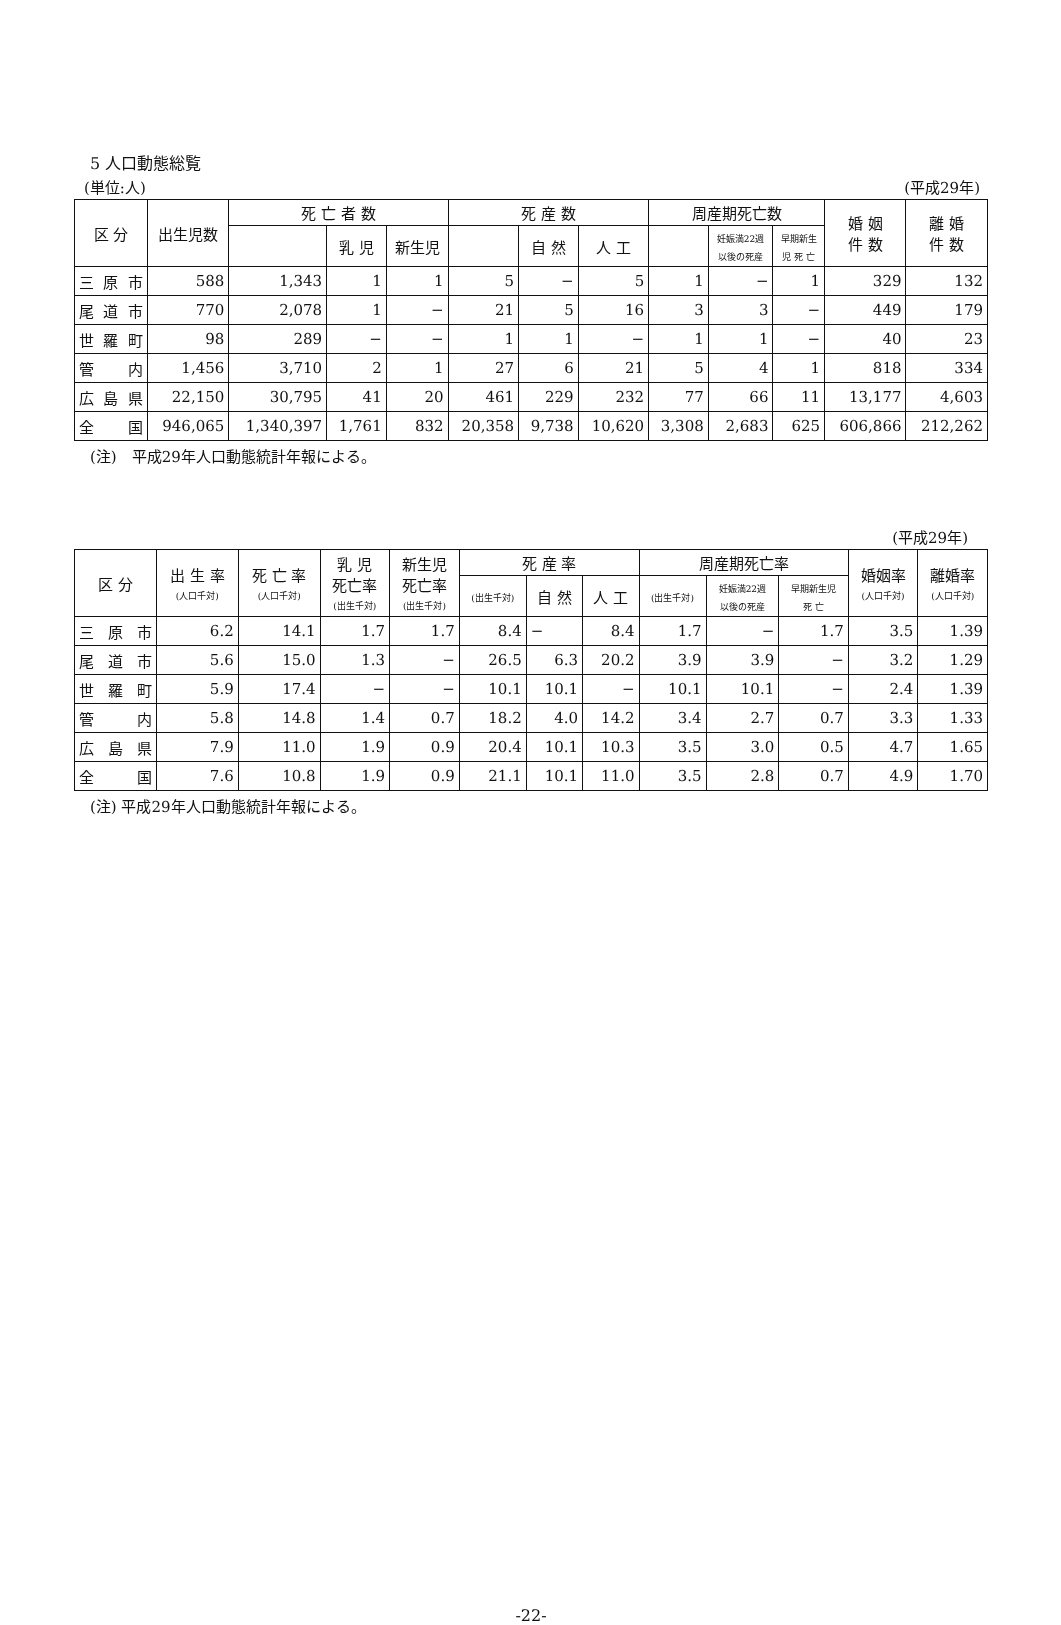5 人口動態総覧
(単位:人) (平成29年)
| 区 分 | 出生児数 | 死 亡 者 数 | | | 死 産 数 | | | 周産期死亡数 | | | 婚 姻 件 数 | 離 婚 件 数 |
| --- | --- | --- | --- | --- | --- | --- | --- | --- | --- | --- | --- | --- |
| | | | 乳 児 | 新生児 | | 自 然 | 人 工 | | 妊娠満22週 以後の死産 | 早期新生 児 死 亡 | | |
| 三 原 市 | 588 | 1,343 | 1 | 1 | 5 | − | 5 | 1 | − | 1 | 329 | 132 |
| 尾 道 市 | 770 | 2,078 | 1 | − | 21 | 5 | 16 | 3 | 3 | − | 449 | 179 |
| 世 羅 町 | 98 | 289 | − | − | 1 | 1 | − | 1 | 1 | − | 40 | 23 |
| 管 内 | 1,456 | 3,710 | 2 | 1 | 27 | 6 | 21 | 5 | 4 | 1 | 818 | 334 |
| 広 島 県 | 22,150 | 30,795 | 41 | 20 | 461 | 229 | 232 | 77 | 66 | 11 | 13,177 | 4,603 |
| 全 国 | 946,065 | 1,340,397 | 1,761 | 832 | 20,358 | 9,738 | 10,620 | 3,308 | 2,683 | 625 | 606,866 | 212,262 |
(注)　平成29年人口動態統計年報による。
(平成29年)
| 区 分 | 出 生 率 (人口千対) | 死 亡 率 (人口千対) | 乳 児 死亡率 (出生千対) | 新生児 死亡率 (出生千対) | 死 産 率 | | | 周産期死亡率 | | | 婚姻率 (人口千対) | 離婚率 (人口千対) |
| --- | --- | --- | --- | --- | --- | --- | --- | --- | --- | --- | --- | --- |
| | | | | | (出生千対) | 自 然 | 人 工 | (出生千対) | 妊娠満22週 以後の死産 | 早期新生児 死 亡 | | |
| 三 原 市 | 6.2 | 14.1 | 1.7 | 1.7 | 8.4 | − | 8.4 | 1.7 | − | 1.7 | 3.5 | 1.39 |
| 尾 道 市 | 5.6 | 15.0 | 1.3 | − | 26.5 | 6.3 | 20.2 | 3.9 | 3.9 | − | 3.2 | 1.29 |
| 世 羅 町 | 5.9 | 17.4 | − | − | 10.1 | 10.1 | − | 10.1 | 10.1 | − | 2.4 | 1.39 |
| 管 内 | 5.8 | 14.8 | 1.4 | 0.7 | 18.2 | 4.0 | 14.2 | 3.4 | 2.7 | 0.7 | 3.3 | 1.33 |
| 広 島 県 | 7.9 | 11.0 | 1.9 | 0.9 | 20.4 | 10.1 | 10.3 | 3.5 | 3.0 | 0.5 | 4.7 | 1.65 |
| 全 国 | 7.6 | 10.8 | 1.9 | 0.9 | 21.1 | 10.1 | 11.0 | 3.5 | 2.8 | 0.7 | 4.9 | 1.70 |
(注) 平成29年人口動態統計年報による。
-22-